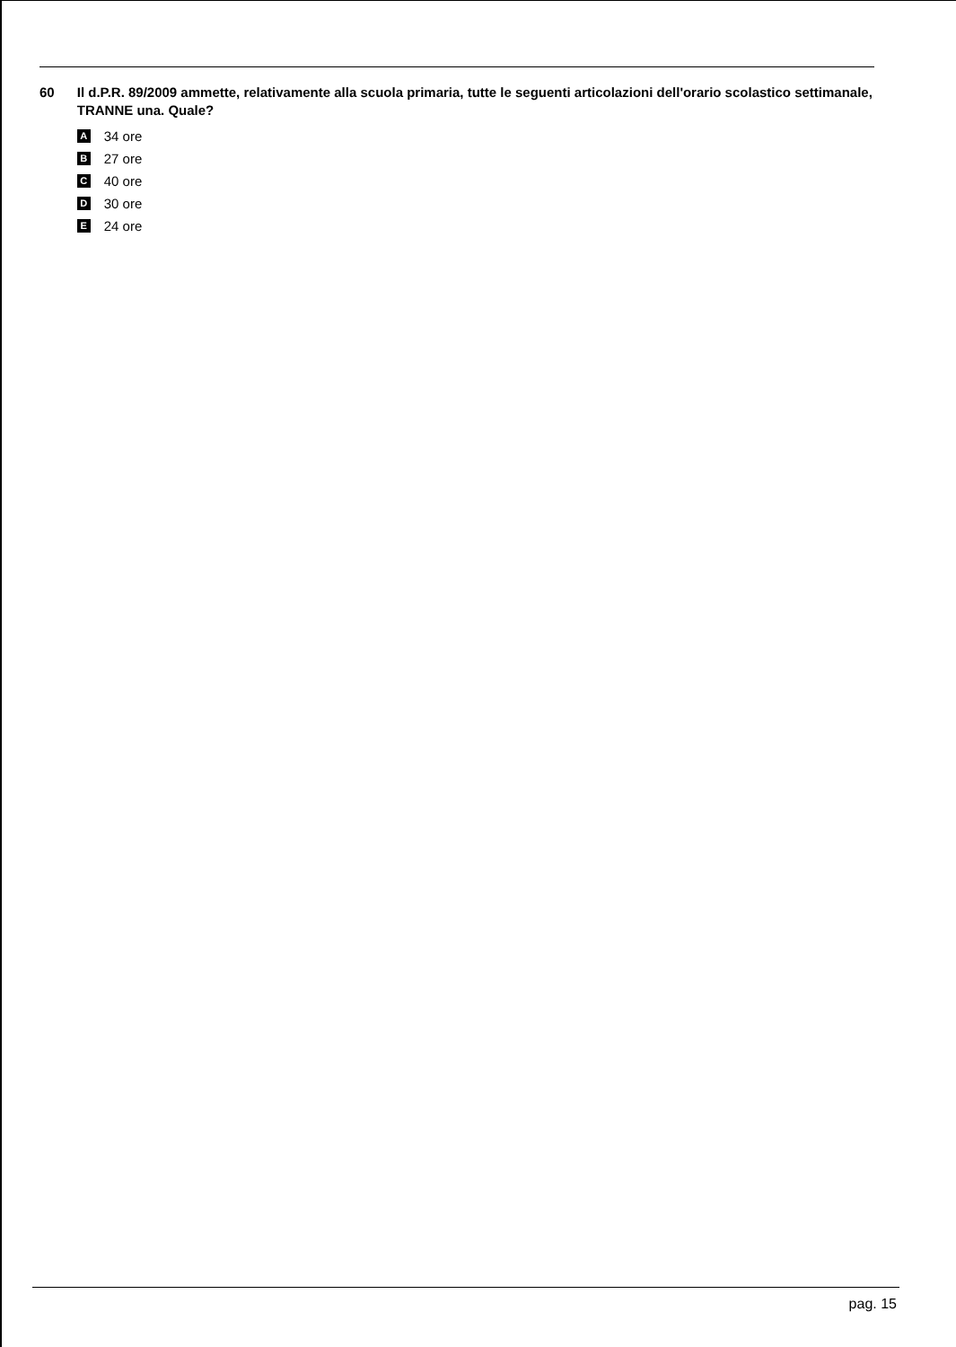60 Il d.P.R. 89/2009 ammette, relativamente alla scuola primaria, tutte le seguenti articolazioni dell'orario scolastico settimanale, TRANNE una. Quale?
A 34 ore
B 27 ore
C 40 ore
D 30 ore
E 24 ore
pag. 15